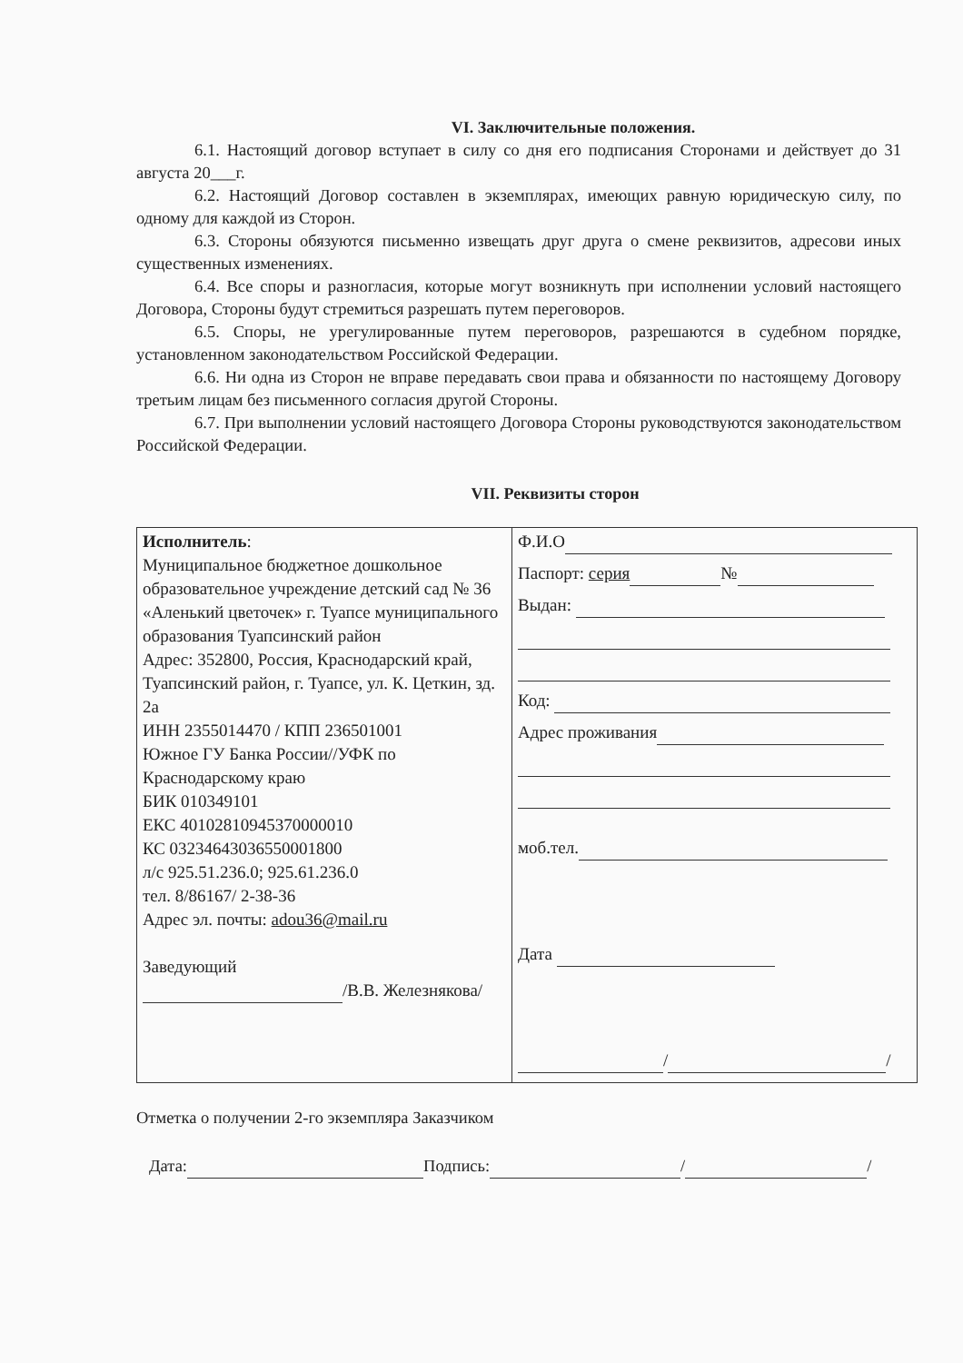VI. Заключительные положения.
6.1. Настоящий договор вступает в силу со дня его подписания Сторонами и действует до 31 августа 20___г.
6.2. Настоящий Договор составлен в экземплярах, имеющих равную юридическую силу, по одному для каждой из Сторон.
6.3. Стороны обязуются письменно извещать друг друга о смене реквизитов, адресови иных существенных изменениях.
6.4. Все споры и разногласия, которые могут возникнуть при исполнении условий настоящего Договора, Стороны будут стремиться разрешать путем переговоров.
6.5. Споры, не урегулированные путем переговоров, разрешаются в судебном порядке, установленном законодательством Российской Федерации.
6.6. Ни одна из Сторон не вправе передавать свои права и обязанности по настоящему Договору третьим лицам без письменного согласия другой Стороны.
6.7. При выполнении условий настоящего Договора Стороны руководствуются законодательством Российской Федерации.
VII. Реквизиты сторон
| Исполнитель : Муниципальное бюджетное дошкольное образовательное учреждение детский сад № 36 «Аленький цветочек» г. Туапсе муниципального образования Туапсинский район Адрес: 352800, Россия, Краснодарский край, Туапсинский район, г. Туапсе, ул. К. Цеткин, зд. 2а ИНН 2355014470 / КПП 236501001 Южное ГУ Банка России//УФК по Краснодарскому краю БИК 010349101 ЕКС 40102810945370000010 КС 03234643036550001800 л/с 925.51.236.0; 925.61.236.0 тел. 8/86167/ 2-38-36 Адрес эл. почты: adou36@mail.ru Заведующий /В.В. Железнякова/ | Ф.И.О Паспорт: серия № Выдан: Код: Адрес проживания моб.тел. Дата / / |
Отметка о получении 2-го экземпляра Заказчиком
Дата: Подпись: / /